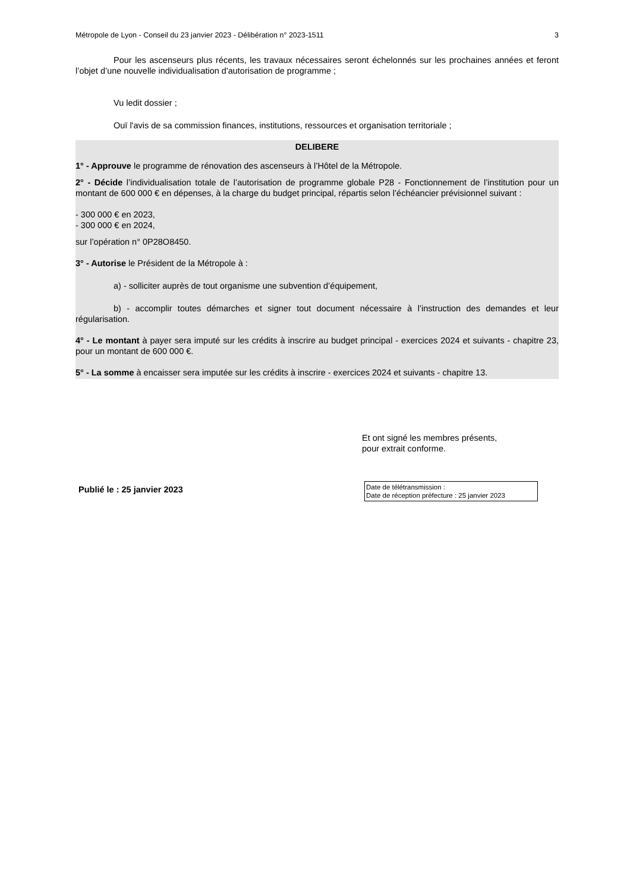Métropole de Lyon - Conseil du 23 janvier 2023 - Délibération n° 2023-1511 3
Pour les ascenseurs plus récents, les travaux nécessaires seront échelonnés sur les prochaines années et feront l’objet d’une nouvelle individualisation d'autorisation de programme ;
Vu ledit dossier ;
Ouï l'avis de sa commission finances, institutions, ressources et organisation territoriale ;
DELIBERE
1° - Approuve le programme de rénovation des ascenseurs à l’Hôtel de la Métropole.
2° - Décide l’individualisation totale de l’autorisation de programme globale P28 - Fonctionnement de l’institution pour un montant de 600 000 € en dépenses, à la charge du budget principal, répartis selon l’échéancier prévisionnel suivant :
- 300 000 € en 2023,
- 300 000 € en 2024,
sur l’opération n° 0P28O8450.
3° - Autorise le Président de la Métropole à :
a) - solliciter auprès de tout organisme une subvention d’équipement,
b) - accomplir toutes démarches et signer tout document nécessaire à l’instruction des demandes et leur régularisation.
4° - Le montant à payer sera imputé sur les crédits à inscrire au budget principal - exercices 2024 et suivants - chapitre 23, pour un montant de 600 000 €.
5° - La somme à encaisser sera imputée sur les crédits à inscrire - exercices 2024 et suivants - chapitre 13.
Et ont signé les membres présents,
pour extrait conforme.
Publié le : 25 janvier 2023
Date de télétransmission :
Date de réception préfecture : 25 janvier 2023